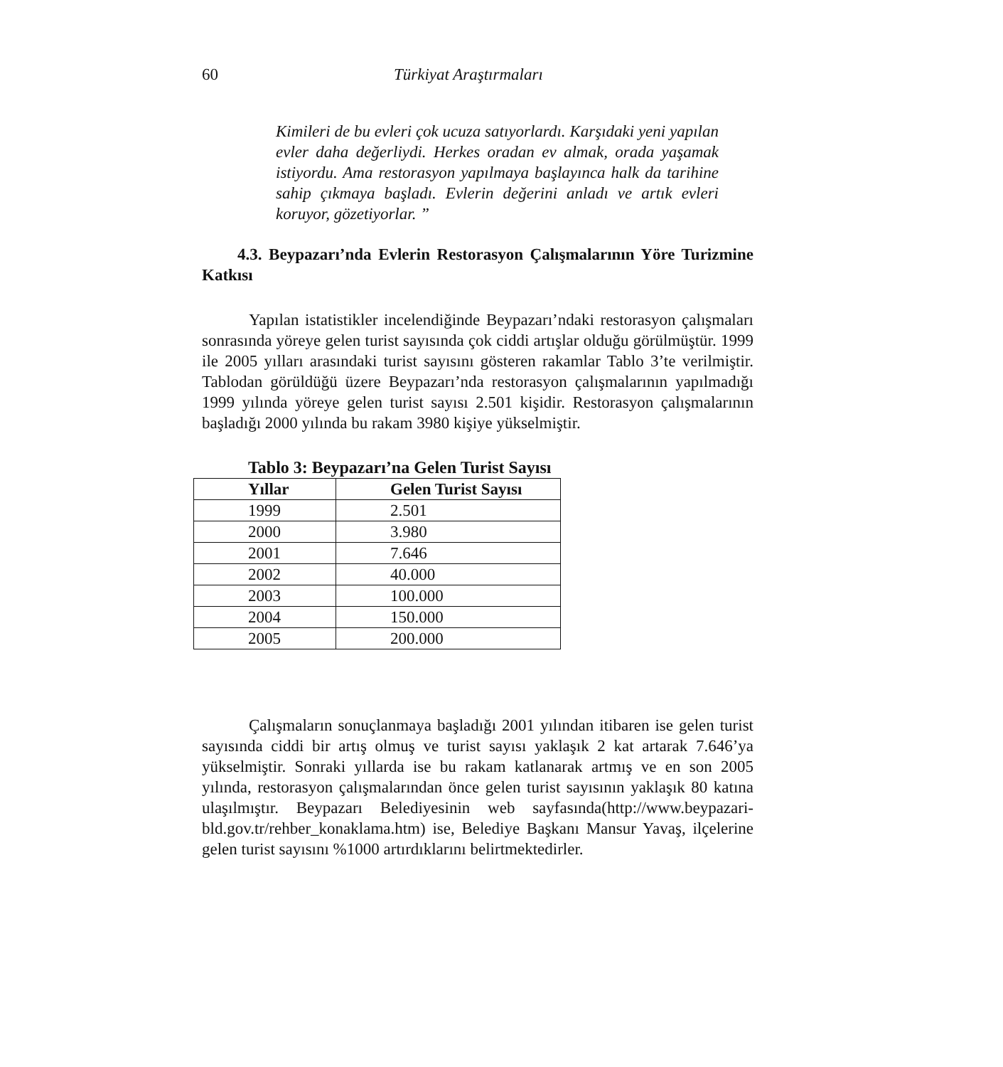60 Türkiyat Araştırmaları
Kimileri de bu evleri çok ucuza satıyorlardı. Karşıdaki yeni yapılan evler daha değerliydi. Herkes oradan ev almak, orada yaşamak istiyordu. Ama restorasyon yapılmaya başlayınca halk da tarihine sahip çıkmaya başladı. Evlerin değerini anladı ve artık evleri koruyor, gözetiyorlar. ”
4.3. Beypazarı’nda Evlerin Restorasyon Çalışmalarının Yöre Turizmine Katkısı
Yapılan istatistikler incelendiğinde Beypazarı’ndaki restorasyon çalışmaları sonrasında yöreye gelen turist sayısında çok ciddi artışlar olduğu görülmüştür. 1999 ile 2005 yılları arasındaki turist sayısını gösteren rakamlar Tablo 3’te verilmiştir. Tablodan görüldüğü üzere Beypazarı’nda restorasyon çalışmalarının yapılmadığı 1999 yılında yöreye gelen turist sayısı 2.501 kişidir. Restorasyon çalışmalarının başladığı 2000 yılında bu rakam 3980 kişiye yükselmiştir.
Tablo 3: Beypazarı’na Gelen Turist Sayısı
| Yıllar | Gelen Turist Sayısı |
| --- | --- |
| 1999 | 2.501 |
| 2000 | 3.980 |
| 2001 | 7.646 |
| 2002 | 40.000 |
| 2003 | 100.000 |
| 2004 | 150.000 |
| 2005 | 200.000 |
Çalışmaların sonuçlanmaya başladığı 2001 yılından itibaren ise gelen turist sayısında ciddi bir artış olmuş ve turist sayısı yaklaşık 2 kat artarak 7.646’ya yükselmiştir. Sonraki yıllarda ise bu rakam katlanarak artmış ve en son 2005 yılında, restorasyon çalışmalarından önce gelen turist sayısının yaklaşık 80 katına ulaşılmıştır. Beypazarı Belediyesinin web sayfasında(http://www.beypazari-bld.gov.tr/rehber_konaklama.htm) ise, Belediye Başkanı Mansur Yavaş, ilçelerine gelen turist sayısını %1000 artırdıklarını belirtmektedirler.